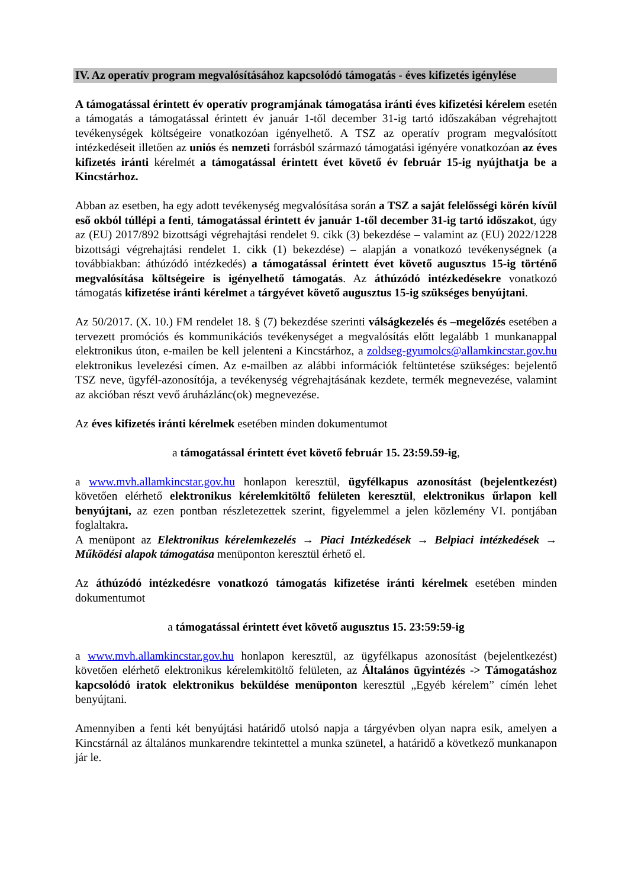IV. Az operatív program megvalósításához kapcsolódó támogatás - éves kifizetés igénylése
A támogatással érintett év operatív programjának támogatása iránti éves kifizetési kérelem esetén a támogatás a támogatással érintett év január 1-től december 31-ig tartó időszakában végrehajtott tevékenységek költségeire vonatkozóan igényelhető. A TSZ az operatív program megvalósított intézkedéseit illetően az uniós és nemzeti forrásból származó támogatási igényére vonatkozóan az éves kifizetés iránti kérelmét a támogatással érintett évet követő év február 15-ig nyújthatja be a Kincstárhoz.
Abban az esetben, ha egy adott tevékenység megvalósítása során a TSZ a saját felelősségi körén kívül eső okból túllépi a fenti, támogatással érintett év január 1-től december 31-ig tartó időszakot, úgy az (EU) 2017/892 bizottsági végrehajtási rendelet 9. cikk (3) bekezdése – valamint az (EU) 2022/1228 bizottsági végrehajtási rendelet 1. cikk (1) bekezdése) – alapján a vonatkozó tevékenységnek (a továbbiakban: áthúzódó intézkedés) a támogatással érintett évet követő augusztus 15-ig történő megvalósítása költségeire is igényelhető támogatás. Az áthúzódó intézkedésekre vonatkozó támogatás kifizetése iránti kérelmet a tárgyévet követő augusztus 15-ig szükséges benyújtani.
Az 50/2017. (X. 10.) FM rendelet 18. § (7) bekezdése szerinti válságkezelés és –megelőzés esetében a tervezett promóciós és kommunikációs tevékenységet a megvalósítás előtt legalább 1 munkanappal elektronikus úton, e-mailen be kell jelenteni a Kincstárhoz, a zoldseg-gyumolcs@allamkincstar.gov.hu elektronikus levelezési címen. Az e-mailben az alábbi információk feltüntetése szükséges: bejelentő TSZ neve, ügyfél-azonosítója, a tevékenység végrehajtásának kezdete, termék megnevezése, valamint az akcióban részt vevő áruházlánc(ok) megnevezése.
Az éves kifizetés iránti kérelmek esetében minden dokumentumot
a támogatással érintett évet követő február 15. 23:59.59-ig,
a www.mvh.allamkincstar.gov.hu honlapon keresztül, ügyfélkapus azonosítást (bejelentkezést) követően elérhető elektronikus kérelemkitöltő felületen keresztül, elektronikus űrlapon kell benyújtani, az ezen pontban részletezettek szerint, figyelemmel a jelen közlemény VI. pontjában foglaltakra.
A menüpont az Elektronikus kérelemkezelés → Piaci Intézkedések → Belpiaci intézkedések → Működési alapok támogatása menüponton keresztül érhető el.
Az áthúzódó intézkedésre vonatkozó támogatás kifizetése iránti kérelmek esetében minden dokumentumot
a támogatással érintett évet követő augusztus 15. 23:59:59-ig
a www.mvh.allamkincstar.gov.hu honlapon keresztül, az ügyfélkapus azonosítást (bejelentkezést) követően elérhető elektronikus kérelemkitöltő felületen, az Általános ügyintézés -> Támogatáshoz kapcsolódó iratok elektronikus beküldése menüponton keresztül „Egyéb kérelem” címén lehet benyújtani.
Amennyiben a fenti két benyújtási határidő utolsó napja a tárgyévben olyan napra esik, amelyen a Kincstárnál az általános munkarendre tekintettel a munka szünetel, a határidő a következő munkanapon jár le.